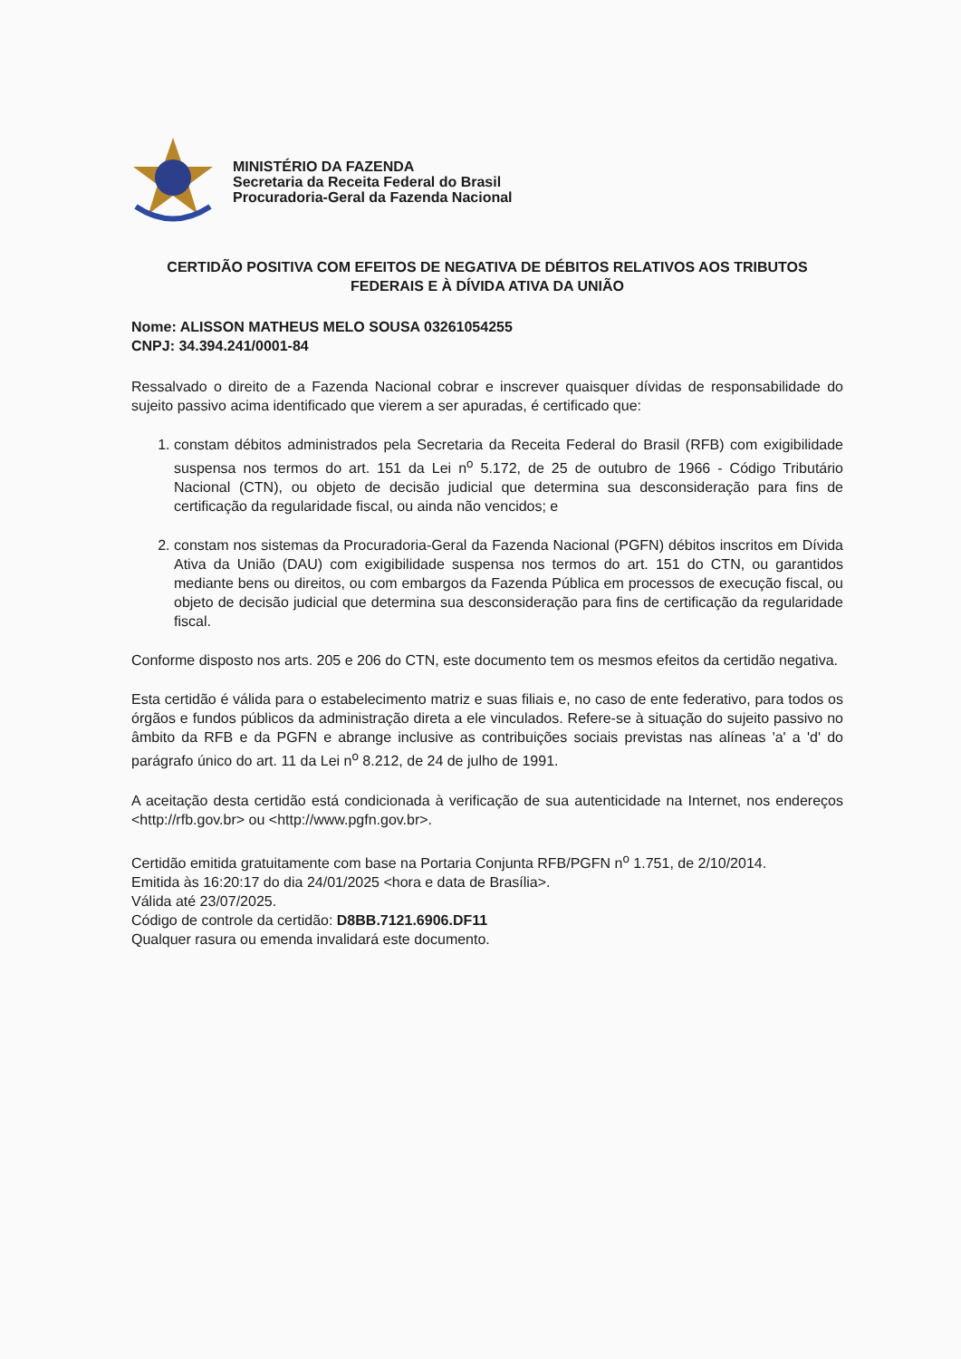MINISTÉRIO DA FAZENDA
Secretaria da Receita Federal do Brasil
Procuradoria-Geral da Fazenda Nacional
CERTIDÃO POSITIVA COM EFEITOS DE NEGATIVA DE DÉBITOS RELATIVOS AOS TRIBUTOS FEDERAIS E À DÍVIDA ATIVA DA UNIÃO
Nome: ALISSON MATHEUS MELO SOUSA 03261054255
CNPJ: 34.394.241/0001-84
Ressalvado o direito de a Fazenda Nacional cobrar e inscrever quaisquer dívidas de responsabilidade do sujeito passivo acima identificado que vierem a ser apuradas, é certificado que:
1. constam débitos administrados pela Secretaria da Receita Federal do Brasil (RFB) com exigibilidade suspensa nos termos do art. 151 da Lei n<sup>o</sup> 5.172, de 25 de outubro de 1966 - Código Tributário Nacional (CTN), ou objeto de decisão judicial que determina sua desconsideração para fins de certificação da regularidade fiscal, ou ainda não vencidos; e
2. constam nos sistemas da Procuradoria-Geral da Fazenda Nacional (PGFN) débitos inscritos em Dívida Ativa da União (DAU) com exigibilidade suspensa nos termos do art. 151 do CTN, ou garantidos mediante bens ou direitos, ou com embargos da Fazenda Pública em processos de execução fiscal, ou objeto de decisão judicial que determina sua desconsideração para fins de certificação da regularidade fiscal.
Conforme disposto nos arts. 205 e 206 do CTN, este documento tem os mesmos efeitos da certidão negativa.
Esta certidão é válida para o estabelecimento matriz e suas filiais e, no caso de ente federativo, para todos os órgãos e fundos públicos da administração direta a ele vinculados. Refere-se à situação do sujeito passivo no âmbito da RFB e da PGFN e abrange inclusive as contribuições sociais previstas nas alíneas 'a' a 'd' do parágrafo único do art. 11 da Lei n<sup>o</sup> 8.212, de 24 de julho de 1991.
A aceitação desta certidão está condicionada à verificação de sua autenticidade na Internet, nos endereços <http://rfb.gov.br> ou <http://www.pgfn.gov.br>.
Certidão emitida gratuitamente com base na Portaria Conjunta RFB/PGFN n<sup>o</sup> 1.751, de 2/10/2014.
Emitida às 16:20:17 do dia 24/01/2025 <hora e data de Brasília>.
Válida até 23/07/2025.
Código de controle da certidão: D8BB.7121.6906.DF11
Qualquer rasura ou emenda invalidará este documento.